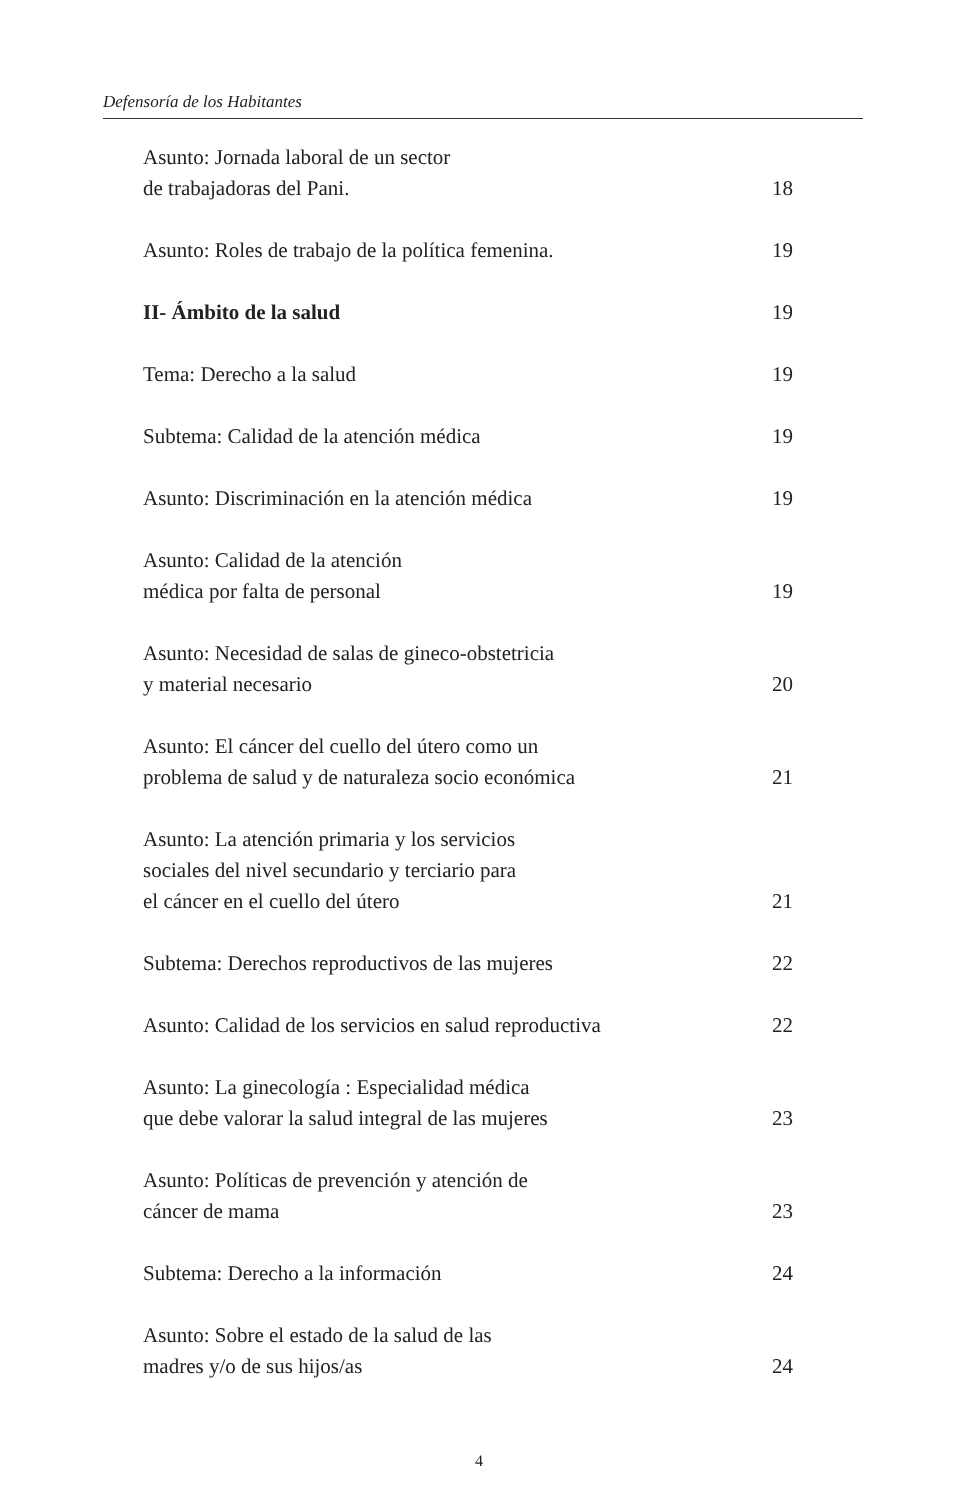Defensoría de los Habitantes
Asunto: Jornada laboral de un sector
de trabajadoras del Pani. 18
Asunto: Roles de trabajo de la política femenina. 19
II- Ámbito de la salud 19
Tema: Derecho a la salud 19
Subtema: Calidad de la atención médica 19
Asunto: Discriminación en la atención médica 19
Asunto: Calidad de la atención
médica por falta de personal 19
Asunto: Necesidad de salas de gineco-obstetricia
y material necesario 20
Asunto: El cáncer del cuello del útero como un
problema de salud y de naturaleza socio económica 21
Asunto: La atención primaria y los servicios
sociales del nivel secundario y terciario para
el cáncer en el cuello del útero 21
Subtema: Derechos reproductivos de las mujeres 22
Asunto: Calidad de los servicios en salud reproductiva 22
Asunto: La ginecología : Especialidad médica
que debe valorar la salud integral de las mujeres 23
Asunto: Políticas de prevención y atención de
cáncer de mama 23
Subtema: Derecho a la información 24
Asunto: Sobre el estado de la salud de las
madres y/o de sus hijos/as 24
4